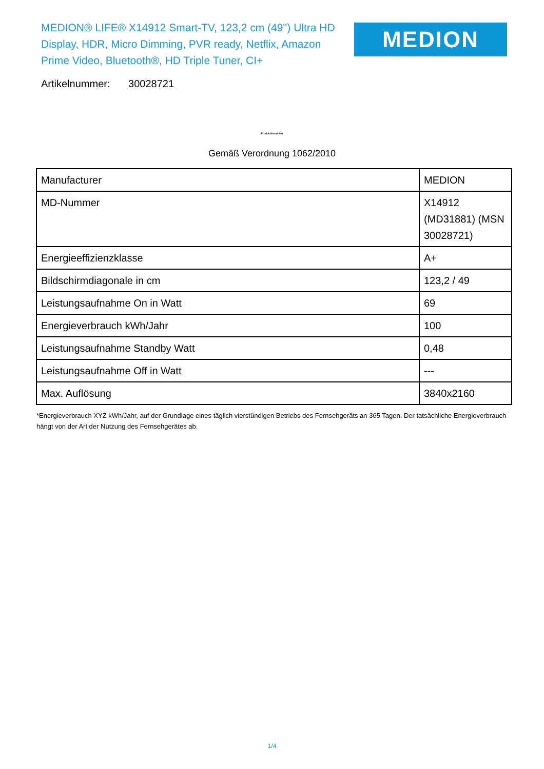MEDION® LIFE® X14912 Smart-TV, 123,2 cm (49'') Ultra HD Display, HDR, Micro Dimming, PVR ready, Netflix, Amazon Prime Video, Bluetooth®, HD Triple Tuner, CI+
MEDION
Artikelnummer: 30028721
Produktdatenblatt
Gemäß Verordnung 1062/2010
| Manufacturer | MEDION |
| MD-Nummer | X14912 (MD31881) (MSN 30028721) |
| Energieeffizienzklasse | A+ |
| Bildschirmdiagonale in cm | 123,2 / 49 |
| Leistungsaufnahme On in Watt | 69 |
| Energieverbrauch kWh/Jahr | 100 |
| Leistungsaufnahme Standby Watt | 0,48 |
| Leistungsaufnahme Off in Watt | --- |
| Max. Auflösung | 3840x2160 |
*Energieverbrauch XYZ kWh/Jahr, auf der Grundlage eines täglich vierstündigen Betriebs des Fernsehgeräts an 365 Tagen. Der tatsächliche Energieverbrauch hängt von der Art der Nutzung des Fernsehgerätes ab.
1/4